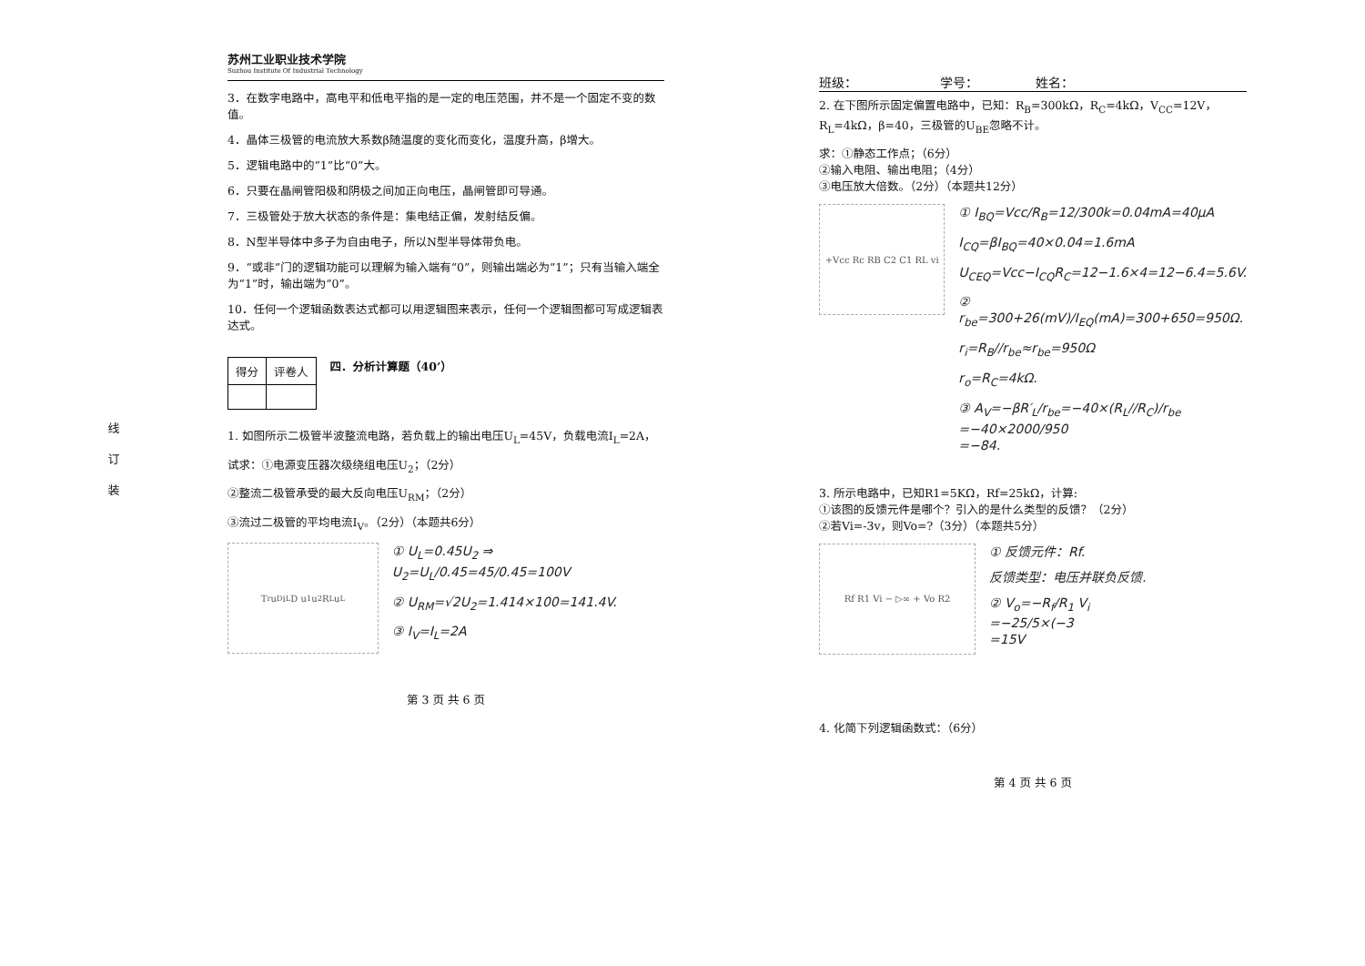线
订
装
苏州工业职业技术学院
Suzhou Institute Of Industrial Technology
3．在数字电路中，高电平和低电平指的是一定的电压范围，并不是一个固定不变的数值。
4．晶体三极管的电流放大系数β随温度的变化而变化，温度升高，β增大。
5．逻辑电路中的“1”比“0”大。
6．只要在晶闸管阳极和阴极之间加正向电压，晶闸管即可导通。
7．三极管处于放大状态的条件是：集电结正偏，发射结反偏。
8．N型半导体中多子为自由电子，所以N型半导体带负电。
9．“或非”门的逻辑功能可以理解为输入端有“0”，则输出端必为“1”；只有当输入端全为“1”时，输出端为“0”。
10．任何一个逻辑函数表达式都可以用逻辑图来表示，任何一个逻辑图都可写成逻辑表达式。
| 得分 | 评卷人 |
四．分析计算题（40’）
1. 如图所示二极管半波整流电路，若负载上的输出电压U<sub>L</sub>=45V，负载电流I<sub>L</sub>=2A，
试求：①电源变压器次级绕组电压U<sub>2</sub>；（2分）
②整流二极管承受的最大反向电压U<sub>RM</sub>；（2分）
③流过二极管的平均电流I<sub>V</sub>。（2分）（本题共6分）
T<sub>r</sub> u<sub>D</sub> i<sub>L</sub> D u<sub>1</sub> u<sub>2</sub> R<sub>L</sub> u<sub>L</sub>
① U<sub>L</sub>=0.45U<sub>2</sub> ⇒ U<sub>2</sub>=U<sub>L</sub>/0.45=45/0.45=100V
② U<sub>RM</sub>=√2U<sub>2</sub>=1.414×100=141.4V.
③ I<sub>V</sub>=I<sub>L</sub>=2A
第 3 页 共 6 页
班级：　　　　　　　学号：　　　　　姓名：
2. 在下图所示固定偏置电路中，已知：R<sub>B</sub>=300kΩ，R<sub>C</sub>=4kΩ，V<sub>CC</sub>=12V，R<sub>L</sub>=4kΩ，β=40，三极管的U<sub>BE</sub>忽略不计。
求：①静态工作点；（6分）
②输入电阻、输出电阻；（4分）
③电压放大倍数。（2分）（本题共12分）
+Vcc Rc RB C2 C1 RL vi
① I<sub>BQ</sub>=Vcc/R<sub>B</sub>=12/300k=0.04mA=40μA
I<sub>CQ</sub>=βI<sub>BQ</sub>=40×0.04=1.6mA
U<sub>CEQ</sub>=Vcc−I<sub>CQ</sub>R<sub>C</sub>=12−1.6×4=12−6.4=5.6V.
② r<sub>be</sub>=300+26(mV)/I<sub>EQ</sub>(mA)=300+650=950Ω.
r<sub>i</sub>=R<sub>B</sub>//r<sub>be</sub>≈r<sub>be</sub>=950Ω
r<sub>o</sub>=R<sub>C</sub>=4kΩ.
③ A<sub>V</sub>=−βR′<sub>L</sub>/r<sub>be</sub>=−40×(R<sub>L</sub>//R<sub>C</sub>)/r<sub>be</sub>
=−40×2000/950
=−84.
3. 所示电路中，已知R1=5KΩ，Rf=25kΩ，计算:
①该图的反馈元件是哪个？引入的是什么类型的反馈？（2分）
②若Vi=-3v，则Vo=?（3分）（本题共5分）
Rf R1 Vi − ▷∞ + Vo R2
① 反馈元件：Rf.
反馈类型：电压并联负反馈.
② V<sub>o</sub>=−R<sub>f</sub>/R<sub>1</sub> V<sub>i</sub>
=−25/5×(−3
=15V
4. 化简下列逻辑函数式：（6分）
第 4 页 共 6 页